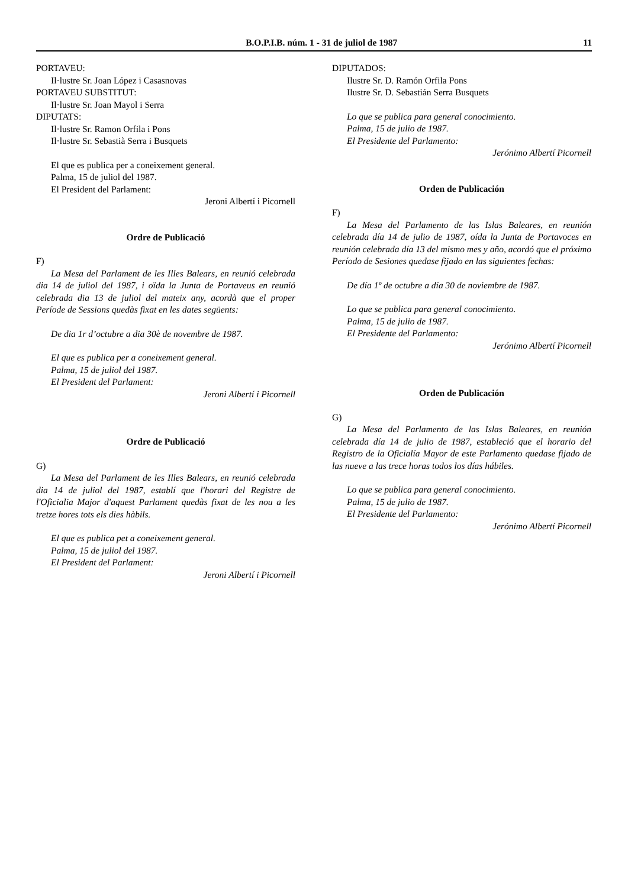B.O.P.I.B. núm. 1 - 31 de juliol de 1987 11
PORTAVEU:
Il·lustre Sr. Joan López i Casasnovas
PORTAVEU SUBSTITUT:
Il·lustre Sr. Joan Mayol i Serra
DIPUTATS:
Il·lustre Sr. Ramon Orfila i Pons
Il·lustre Sr. Sebastià Serra i Busquets
El que es publica per a coneixement general.
Palma, 15 de juliol del 1987.
El President del Parlament:
Jeroni Albertí i Picornell
Ordre de Publicació
F)
La Mesa del Parlament de les Illes Balears, en reunió celebrada dia 14 de juliol del 1987, i oïda la Junta de Portaveus en reunió celebrada dia 13 de juliol del mateix any, acordà que el proper Període de Sessions quedàs fixat en les dates següents:
De dia 1r d’octubre a dia 30è de novembre de 1987.
El que es publica per a coneixement general.
Palma, 15 de juliol del 1987.
El President del Parlament:
Jeroni Albertí i Picornell
Ordre de Publicació
G)
La Mesa del Parlament de les Illes Balears, en reunió celebrada dia 14 de juliol del 1987, establí que l'horari del Registre de l'Oficialia Major d'aquest Parlament quedàs fixat de les nou a les tretze hores tots els dies hàbils.
El que es publica pet a coneixement general.
Palma, 15 de juliol del 1987.
El President del Parlament:
Jeroni Albertí i Picornell
DIPUTADOS:
Ilustre Sr. D. Ramón Orfila Pons
Ilustre Sr. D. Sebastián Serra Busquets
Lo que se publica para general conocimiento.
Palma, 15 de julio de 1987.
El Presidente del Parlamento:
Jerónimo Albertí Picornell
Orden de Publicación
F)
La Mesa del Parlamento de las Islas Baleares, en reunión celebrada día 14 de julio de 1987, oída la Junta de Portavoces en reunión celebrada día 13 del mismo mes y año, acordó que el próximo Período de Sesiones quedase fijado en las siguientes fechas:
De día 1º de octubre a día 30 de noviembre de 1987.
Lo que se publica para general conocimiento.
Palma, 15 de julio de 1987.
El Presidente del Parlamento:
Jerónimo Albertí Picornell
Orden de Publicación
G)
La Mesa del Parlamento de las Islas Baleares, en reunión celebrada día 14 de julio de 1987, estableció que el horario del Registro de la Oficialía Mayor de este Parlamento quedase fijado de las nueve a las trece horas todos los días hábiles.
Lo que se publica para general conocimiento.
Palma, 15 de julio de 1987.
El Presidente del Parlamento:
Jerónimo Albertí Picornell